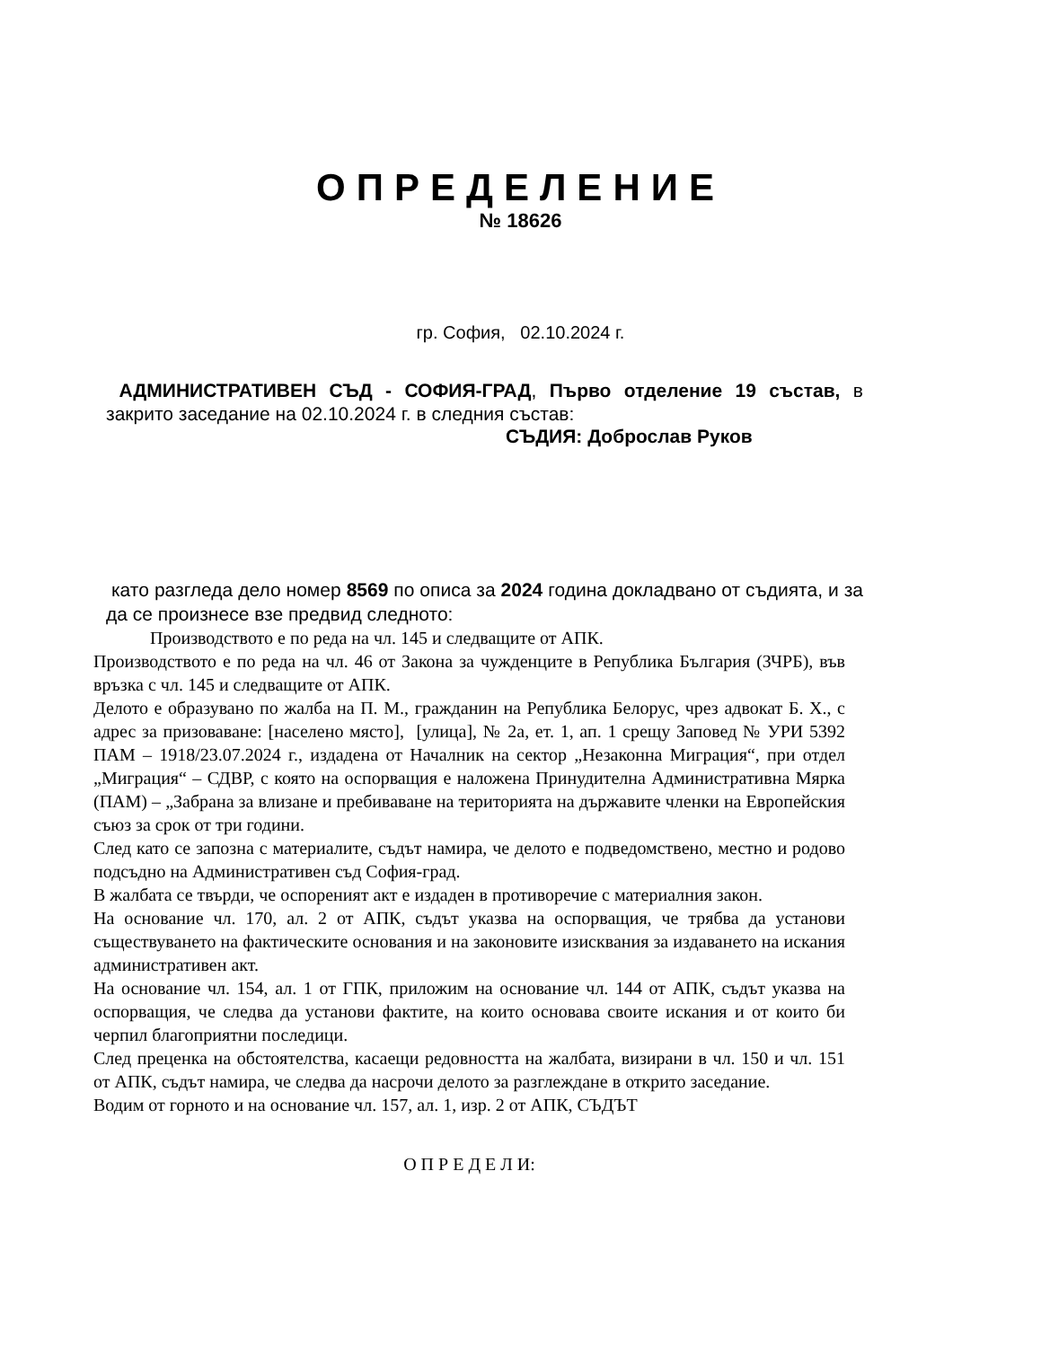ОПРЕДЕЛЕНИЕ
№ 18626
гр. София, 02.10.2024 г.
АДМИНИСТРАТИВЕН СЪД - СОФИЯ-ГРАД, Първо отделение 19 състав, в закрито заседание на 02.10.2024 г. в следния състав:
СЪДИЯ: Доброслав Руков
като разгледа дело номер 8569 по описа за 2024 година докладвано от съдията, и за да се произнесе взе предвид следното:
Производството е по реда на чл. 145 и следващите от АПК.
Производството е по реда на чл. 46 от Закона за чужденците в Република България (ЗЧРБ), във връзка с чл. 145 и следващите от АПК.
Делото е образувано по жалба на П. М., гражданин на Република Белорус, чрез адвокат Б. Х., с адрес за призоваване: [населено място], [улица], № 2а, ет. 1, ап. 1 срещу Заповед № УРИ 5392 ПАМ – 1918/23.07.2024 г., издадена от Началник на сектор „Незаконна Миграция“, при отдел „Миграция“ – СДВР, с която на оспорващия е наложена Принудителна Административна Мярка (ПАМ) – „Забрана за влизане и пребиваване на територията на държавите членки на Европейския съюз за срок от три години.
След като се запозна с материалите, съдът намира, че делото е подведомствено, местно и родово подсъдно на Административен съд София-град.
В жалбата се твърди, че оспореният акт е издаден в противоречие с материалния закон.
На основание чл. 170, ал. 2 от АПК, съдът указва на оспорващия, че трябва да установи съществуването на фактическите основания и на законовите изисквания за издаването на искания административен акт.
На основание чл. 154, ал. 1 от ГПК, приложим на основание чл. 144 от АПК, съдът указва на оспорващия, че следва да установи фактите, на които основава своите искания и от които би черпил благоприятни последици.
След преценка на обстоятелства, касаещи редовността на жалбата, визирани в чл. 150 и чл. 151 от АПК, съдът намира, че следва да насрочи делото за разглеждане в открито заседание.
Водим от горното и на основание чл. 157, ал. 1, изр. 2 от АПК, СЪДЪТ
О П Р Е Д Е Л И: